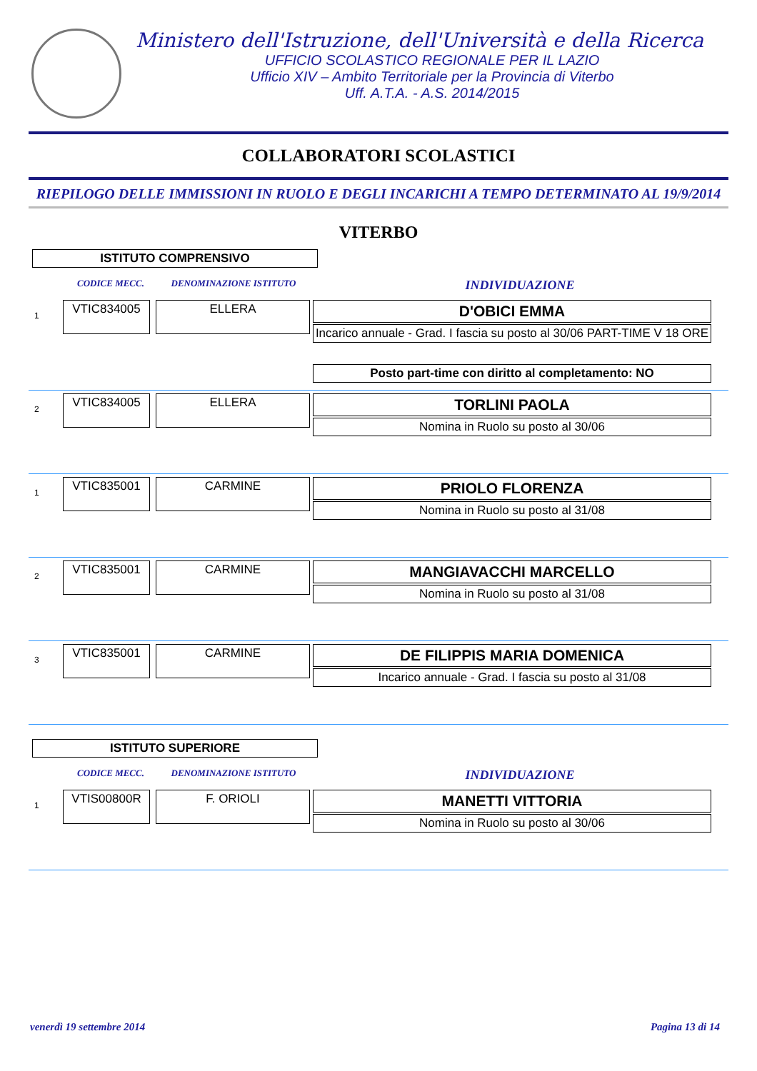Ministero dell'Istruzione, dell'Università e della Ricerca
UFFICIO SCOLASTICO REGIONALE PER IL LAZIO
Ufficio XIV – Ambito Territoriale per la Provincia di Viterbo
Uff. A.T.A. - A.S. 2014/2015
COLLABORATORI SCOLASTICI
RIEPILOGO DELLE IMMISSIONI IN RUOLO E DEGLI INCARICHI A TEMPO DETERMINATO AL 19/9/2014
VITERBO
ISTITUTO COMPRENSIVO
CODICE MECC. DENOMINAZIONE ISTITUTO INDIVIDUAZIONE
1
VTIC834005
ELLERA
D'OBICI EMMA
Incarico annuale - Grad. I fascia su posto al 30/06 PART-TIME V 18 ORE
Posto part-time con diritto al completamento: NO
2
VTIC834005 ELLERA
TORLINI PAOLA
Nomina in Ruolo su posto al 30/06
1
VTIC835001 CARMINE
PRIOLO FLORENZA
Nomina in Ruolo su posto al 31/08
2
VTIC835001 CARMINE
MANGIAVACCHI MARCELLO
Nomina in Ruolo su posto al 31/08
3
VTIC835001 CARMINE
DE FILIPPIS MARIA DOMENICA
Incarico annuale - Grad. I fascia su posto al 31/08
ISTITUTO SUPERIORE
CODICE MECC. DENOMINAZIONE ISTITUTO INDIVIDUAZIONE
1
VTIS00800R F. ORIOLI
MANETTI VITTORIA
Nomina in Ruolo su posto al 30/06
venerdì 19 settembre 2014 Pagina 13 di 14